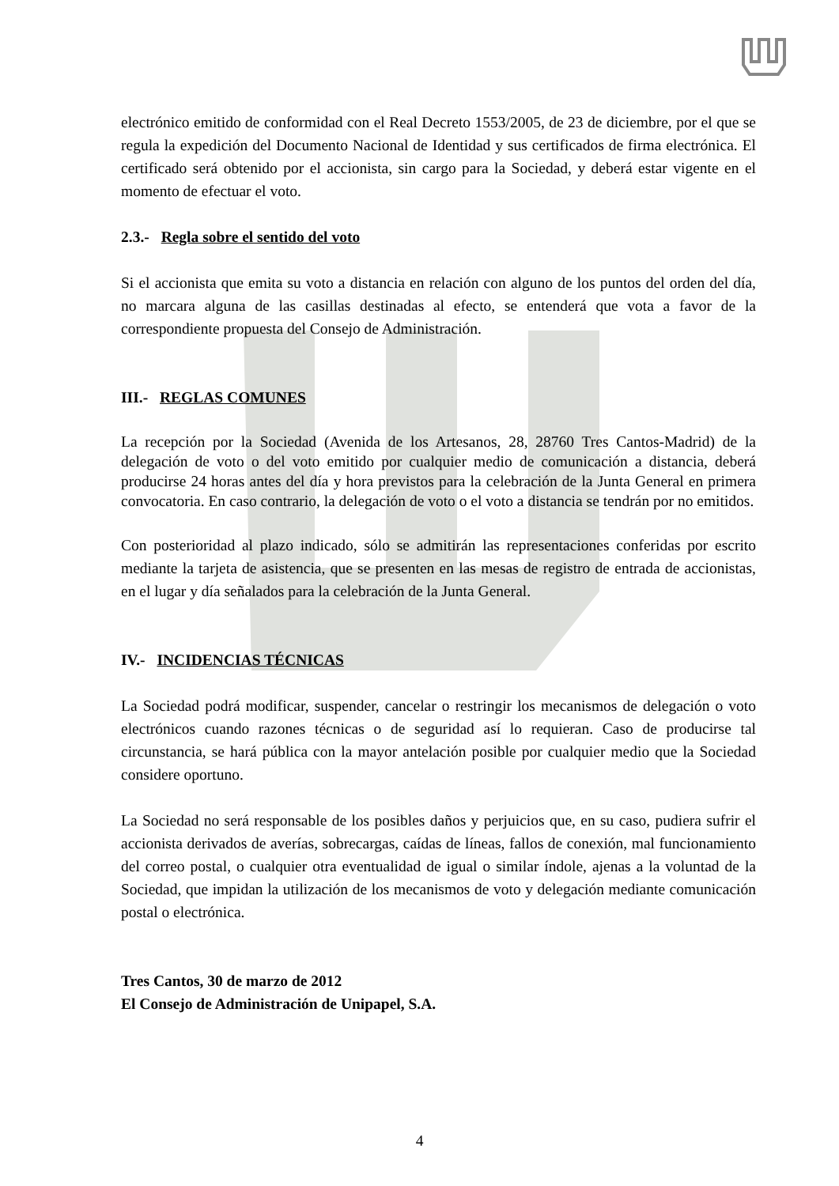electrónico emitido de conformidad con el Real Decreto 1553/2005, de 23 de diciembre, por el que se regula la expedición del Documento Nacional de Identidad y sus certificados de firma electrónica. El certificado será obtenido por el accionista, sin cargo para la Sociedad, y deberá estar vigente en el momento de efectuar el voto.
2.3.- Regla sobre el sentido del voto
Si el accionista que emita su voto a distancia en relación con alguno de los puntos del orden del día, no marcara alguna de las casillas destinadas al efecto, se entenderá que vota a favor de la correspondiente propuesta del Consejo de Administración.
III.- REGLAS COMUNES
La recepción por la Sociedad (Avenida de los Artesanos, 28, 28760 Tres Cantos-Madrid) de la delegación de voto o del voto emitido por cualquier medio de comunicación a distancia, deberá producirse 24 horas antes del día y hora previstos para la celebración de la Junta General en primera convocatoria. En caso contrario, la delegación de voto o el voto a distancia se tendrán por no emitidos.
Con posterioridad al plazo indicado, sólo se admitirán las representaciones conferidas por escrito mediante la tarjeta de asistencia, que se presenten en las mesas de registro de entrada de accionistas, en el lugar y día señalados para la celebración de la Junta General.
IV.- INCIDENCIAS TÉCNICAS
La Sociedad podrá modificar, suspender, cancelar o restringir los mecanismos de delegación o voto electrónicos cuando razones técnicas o de seguridad así lo requieran. Caso de producirse tal circunstancia, se hará pública con la mayor antelación posible por cualquier medio que la Sociedad considere oportuno.
La Sociedad no será responsable de los posibles daños y perjuicios que, en su caso, pudiera sufrir el accionista derivados de averías, sobrecargas, caídas de líneas, fallos de conexión, mal funcionamiento del correo postal, o cualquier otra eventualidad de igual o similar índole, ajenas a la voluntad de la Sociedad, que impidan la utilización de los mecanismos de voto y delegación mediante comunicación postal o electrónica.
Tres Cantos, 30 de marzo de 2012
El Consejo de Administración de Unipapel, S.A.
4